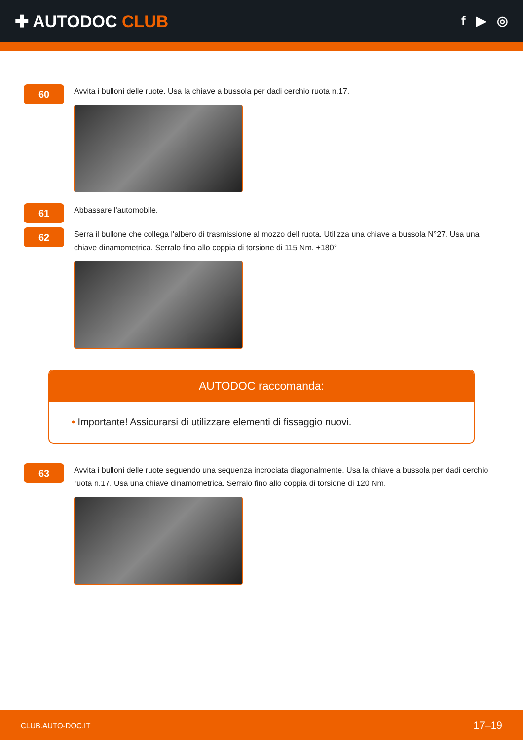✚ AUTODOC CLUB
f ▶ ◎
60
Avvita i bulloni delle ruote. Usa la chiave a bussola per dadi cerchio ruota n.17.
61
Abbassare l'automobile.
62
Serra il bullone che collega l'albero di trasmissione al mozzo dell ruota. Utilizza una chiave a bussola N°27. Usa una chiave dinamometrica. Serralo fino allo coppia di torsione di 115 Nm. +180°
AUTODOC raccomanda:
• Importante! Assicurarsi di utilizzare elementi di fissaggio nuovi.
63
Avvita i bulloni delle ruote seguendo una sequenza incrociata diagonalmente. Usa la chiave a bussola per dadi cerchio ruota n.17. Usa una chiave dinamometrica. Serralo fino allo coppia di torsione di 120 Nm.
CLUB.AUTO-DOC.IT 17–19